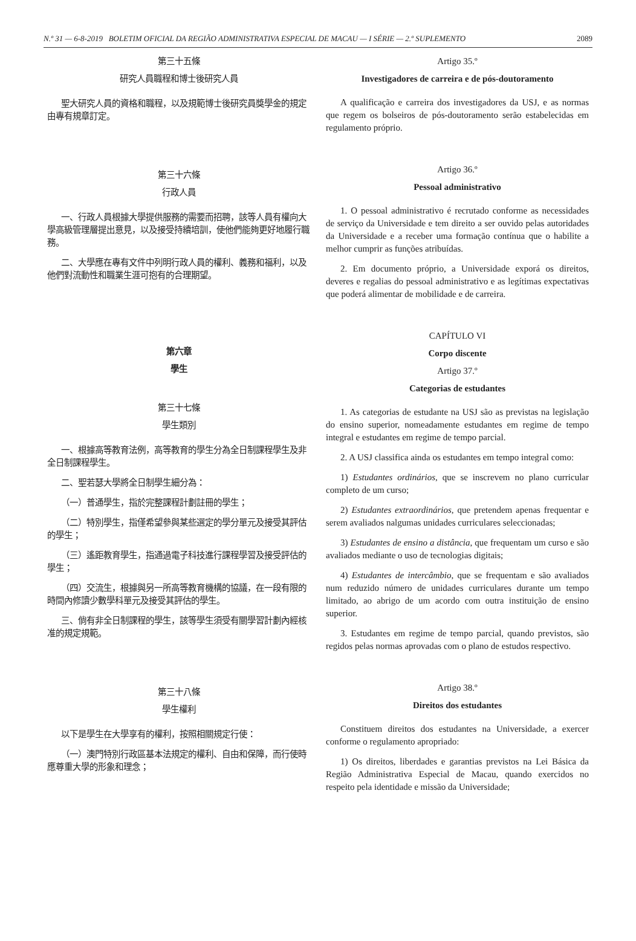N.º 31 — 6-8-2019 BOLETIM OFICIAL DA REGIÃO ADMINISTRATIVA ESPECIAL DE MACAU — I SÉRIE — 2.º SUPLEMENTO 2089
第三十五條
研究人員職程和博士後研究人員
聖大研究人員的資格和職程，以及規範博士後研究員獎學金的規定由專有規章訂定。
第三十六條
行政人員
一、行政人員根據大學提供服務的需要而招聘，該等人員有權向大學高級管理層提出意見，以及接受持續培訓，使他們能夠更好地履行職務。
二、大學應在專有文件中列明行政人員的權利、義務和福利，以及他們對流動性和職業生涯可抱有的合理期望。
第六章
學生
第三十七條
學生類別
一、根據高等教育法例，高等教育的學生分為全日制課程學生及非全日制課程學生。
二、聖若瑟大學將全日制學生細分為：
（一）普通學生，指於完整課程計劃註冊的學生；
（二）特別學生，指僅希望參與某些選定的學分單元及接受其評估的學生；
（三）遙距教育學生，指通過電子科技進行課程學習及接受評估的學生；
（四）交流生，根據與另一所高等教育機構的協議，在一段有限的時間內修讀少數學科單元及接受其評估的學生。
三、倘有非全日制課程的學生，該等學生須受有關學習計劃內經核准的規定規範。
第三十八條
學生權利
以下是學生在大學享有的權利，按照相關規定行使：
（一）澳門特別行政區基本法規定的權利、自由和保障，而行使時應尊重大學的形象和理念；
Artigo 35.º
Investigadores de carreira e de pós-doutoramento
A qualificação e carreira dos investigadores da USJ, e as normas que regem os bolseiros de pós-doutoramento serão estabelecidas em regulamento próprio.
Artigo 36.º
Pessoal administrativo
1. O pessoal administrativo é recrutado conforme as necessidades de serviço da Universidade e tem direito a ser ouvido pelas autoridades da Universidade e a receber uma formação contínua que o habilite a melhor cumprir as funções atribuídas.
2. Em documento próprio, a Universidade exporá os direitos, deveres e regalias do pessoal administrativo e as legítimas expectativas que poderá alimentar de mobilidade e de carreira.
CAPÍTULO VI
Corpo discente
Artigo 37.º
Categorias de estudantes
1. As categorias de estudante na USJ são as previstas na legislação do ensino superior, nomeadamente estudantes em regime de tempo integral e estudantes em regime de tempo parcial.
2. A USJ classifica ainda os estudantes em tempo integral como:
1) Estudantes ordinários, que se inscrevem no plano curricular completo de um curso;
2) Estudantes extraordinários, que pretendem apenas frequentar e serem avaliados nalgumas unidades curriculares seleccionadas;
3) Estudantes de ensino a distância, que frequentam um curso e são avaliados mediante o uso de tecnologias digitais;
4) Estudantes de intercâmbio, que se frequentam e são avaliados num reduzido número de unidades curriculares durante um tempo limitado, ao abrigo de um acordo com outra instituição de ensino superior.
3. Estudantes em regime de tempo parcial, quando previstos, são regidos pelas normas aprovadas com o plano de estudos respectivo.
Artigo 38.º
Direitos dos estudantes
Constituem direitos dos estudantes na Universidade, a exercer conforme o regulamento apropriado:
1) Os direitos, liberdades e garantias previstos na Lei Básica da Região Administrativa Especial de Macau, quando exercidos no respeito pela identidade e missão da Universidade;